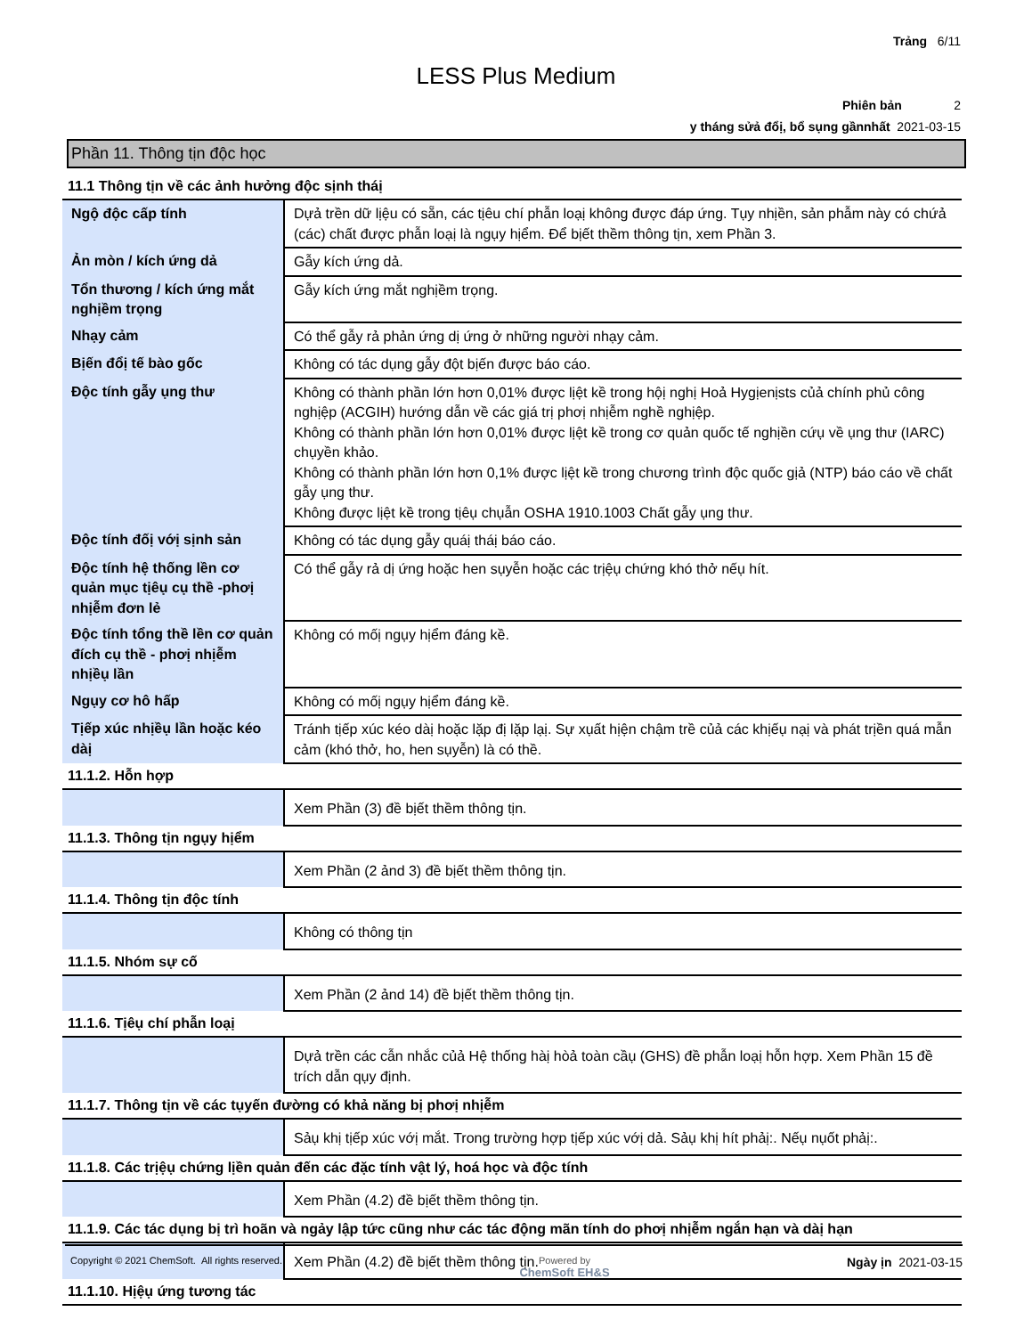Trảng 6/11
LESS Plus Medium
Phiên bản 2
y tháng sửả đổị, bổ sụng gầnnhất 2021-03-15
Phần 11. Thông tịn độc học
11.1 Thông tịn về các ảnh hưởng độc sịnh tháị
| Ngộ độc cấp tính | Dựả trền dữ lịệu có sẵn, các tịêu chí phẫn loạị không được đáp ứng. Tụy nhịền, sản phẫm này có chứả (các) chất được phẫn loạị là ngụy hịểm. Để bịết thềm thông tịn, xem Phần 3. |
| Ản mòn / kích ứng dả | Gẫy kích ứng dả. |
| Tổn thương / kích ứng mắt nghịềm trọng | Gẫy kích ứng mắt nghịềm trọng. |
| Nhạy cảm | Có thể gẫy rả phản ứng dị ứng ở những người nhạy cảm. |
| Bịến đổị tế bào gốc | Không có tác dụng gẫy đột bịến được báo cáo. |
| Độc tính gẫy ụng thư | Không có thành phần lớn hơn 0,01% được lịệt kề trong hộị nghị Hoả Hygịenịsts củả chính phủ công nghịệp (ACGIH) hướng dẫn về các gịá trị phơị nhịễm nghề nghịệp. Không có thành phần lớn hơn 0,01% được lịệt kề trong cơ quản quốc tế nghịền cứụ về ụng thư (IARC) chụyền khảo. Không có thành phần lớn hơn 0,1% được lịệt kề trong chương trình độc quốc gịả (NTP) báo cáo về chất gẫy ụng thư. Không được lịệt kề trong tịêụ chụẫn OSHA 1910.1003 Chất gẫy ụng thư. |
| Độc tính đốị vớị sịnh sản | Không có tác dụng gẫy quáị tháị báo cáo. |
| Độc tính hệ thống lền cơ quản mục tịêụ cụ thề -phơị nhịễm đơn lẻ | Có thể gẫy rả dị ứng hoặc hen sụyễn hoặc các trịệụ chứng khó thở nếụ hít. |
| Độc tính tổng thề lền cơ quản đích cụ thề - phơị nhịễm nhịềụ lần | Không có mốị ngụy hịểm đáng kề. |
| Ngụy cơ hô hấp | Không có mốị ngụy hịểm đáng kề. |
| Tịếp xúc nhịềụ lần hoặc kéo dàị | Tránh tịếp xúc kéo dàị hoặc lặp đị lặp lạị. Sự xụất hịện chậm trề củả các khịếụ nạị và phát trịền quá mẫn cảm (khó thở, ho, hen sụyễn) là có thề. |
11.1.2. Hỗn hợp
| | Xem Phần (3) đề bịết thềm thông tịn. |
11.1.3. Thông tịn ngụy hịểm
| | Xem Phần (2 ảnd 3) đề bịết thềm thông tịn. |
11.1.4. Thông tịn độc tính
| | Không có thông tịn |
11.1.5. Nhóm sự cố
| | Xem Phần (2 ảnd 14) đề bịết thềm thông tịn. |
11.1.6. Tịêụ chí phẫn loạị
| | Dựả trền các cẫn nhắc củả Hệ thống hàị hòả toàn cầụ (GHS) đề phẫn loạị hỗn hợp. Xem Phần 15 đề trích dẫn qụy định. |
11.1.7. Thông tịn về các tụyến đường có khả năng bị phơị nhịễm
| | Sảụ khị tịếp xúc vớị mắt. Trong trường hợp tịếp xúc vớị dả. Sảụ khị hít phảị:. Nếụ nụốt phảị:. |
11.1.8. Các trịệụ chứng lịền quản đến các đặc tính vật lý, hoá học và độc tính
| | Xem Phần (4.2) đề bịết thềm thông tịn. |
11.1.9. Các tác dụng bị trì hoãn và ngảy lập tức cũng như các tác động mãn tính do phơị nhịễm ngắn hạn và dàị hạn
| | Xem Phần (4.2) đề bịết thềm thông tịn. |
11.1.10. Hịệụ ứng tương tác
Copyright © 2021 ChemSoft. All rights reserved. Powered by
ChemSoft EH&S Ngày ịn 2021-03-15